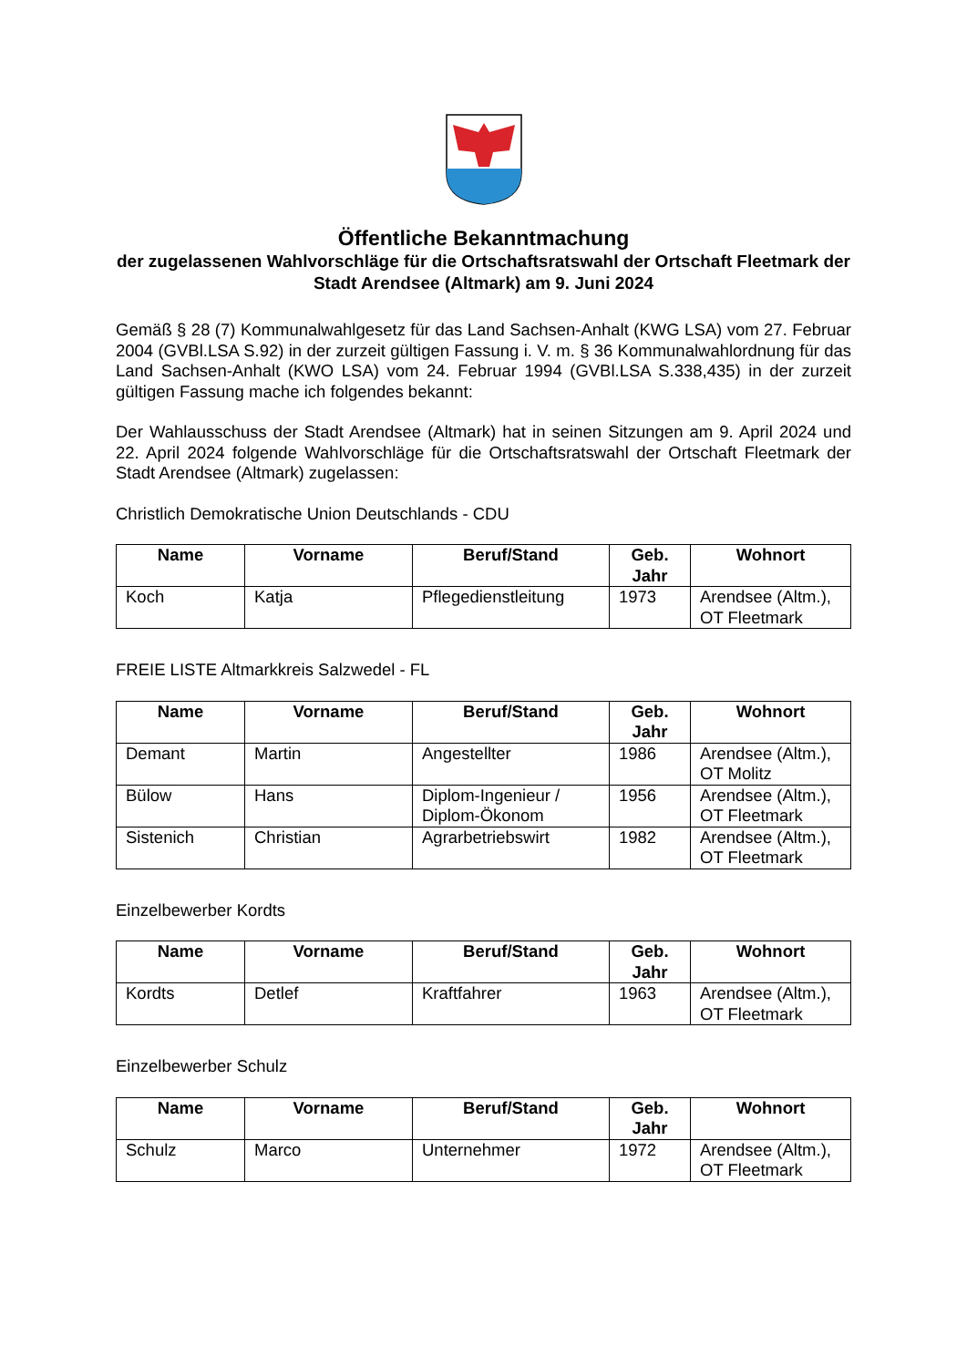Öffentliche Bekanntmachung
der zugelassenen Wahlvorschläge für die Ortschaftsratswahl der Ortschaft Fleetmark der Stadt Arendsee (Altmark) am 9. Juni 2024
Gemäß § 28 (7) Kommunalwahlgesetz für das Land Sachsen-Anhalt (KWG LSA) vom 27. Februar 2004 (GVBl.LSA S.92) in der zurzeit gültigen Fassung i. V. m. § 36 Kommunalwahlordnung für das Land Sachsen-Anhalt (KWO LSA) vom 24. Februar 1994 (GVBl.LSA S.338,435) in der zurzeit gültigen Fassung mache ich folgendes bekannt:
Der Wahlausschuss der Stadt Arendsee (Altmark) hat in seinen Sitzungen am 9. April 2024 und 22. April 2024 folgende Wahlvorschläge für die Ortschaftsratswahl der Ortschaft Fleetmark der Stadt Arendsee (Altmark) zugelassen:
Christlich Demokratische Union Deutschlands - CDU
| Name | Vorname | Beruf/Stand | Geb. Jahr | Wohnort |
| --- | --- | --- | --- | --- |
| Koch | Katja | Pflegedienstleitung | 1973 | Arendsee (Altm.), OT Fleetmark |
FREIE LISTE Altmarkkreis Salzwedel - FL
| Name | Vorname | Beruf/Stand | Geb. Jahr | Wohnort |
| --- | --- | --- | --- | --- |
| Demant | Martin | Angestellter | 1986 | Arendsee (Altm.), OT Molitz |
| Bülow | Hans | Diplom-Ingenieur / Diplom-Ökonom | 1956 | Arendsee (Altm.), OT Fleetmark |
| Sistenich | Christian | Agrarbetriebswirt | 1982 | Arendsee (Altm.), OT Fleetmark |
Einzelbewerber Kordts
| Name | Vorname | Beruf/Stand | Geb. Jahr | Wohnort |
| --- | --- | --- | --- | --- |
| Kordts | Detlef | Kraftfahrer | 1963 | Arendsee (Altm.), OT Fleetmark |
Einzelbewerber Schulz
| Name | Vorname | Beruf/Stand | Geb. Jahr | Wohnort |
| --- | --- | --- | --- | --- |
| Schulz | Marco | Unternehmer | 1972 | Arendsee (Altm.), OT Fleetmark |